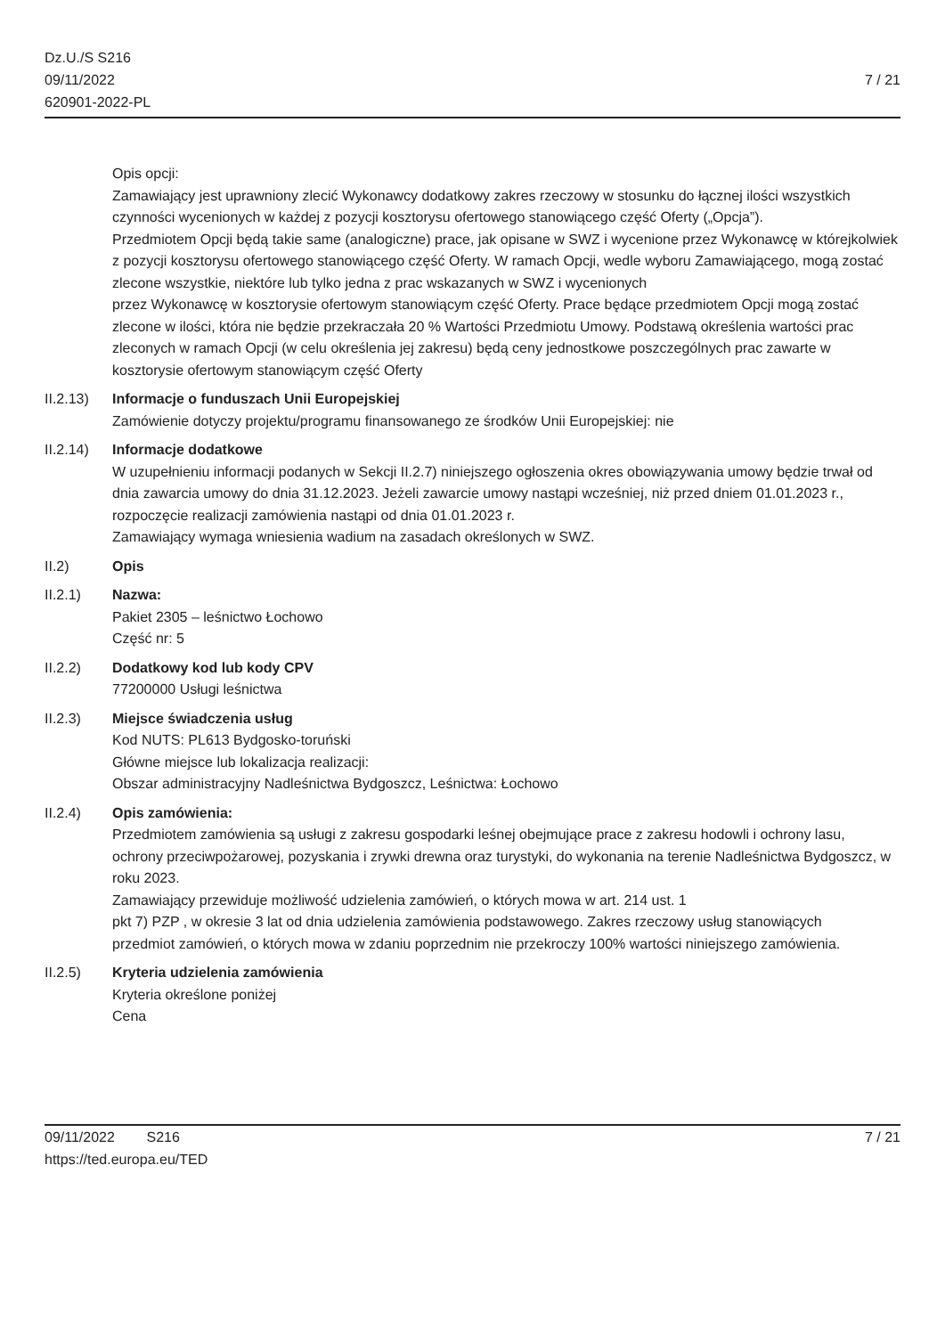Dz.U./S S216
09/11/2022
620901-2022-PL
7 / 21
Opis opcji:
Zamawiający jest uprawniony zlecić Wykonawcy dodatkowy zakres rzeczowy w stosunku do łącznej ilości wszystkich czynności wycenionych w każdej z pozycji kosztorysu ofertowego stanowiącego część Oferty („Opcja”).
Przedmiotem Opcji będą takie same (analogiczne) prace, jak opisane w SWZ i wycenione przez Wykonawcę w którejkolwiek z pozycji kosztorysu ofertowego stanowiącego część Oferty. W ramach Opcji, wedle wyboru Zamawiającego, mogą zostać zlecone wszystkie, niektóre lub tylko jedna z prac wskazanych w SWZ i wycenionych
przez Wykonawcę w kosztorysie ofertowym stanowiącym część Oferty. Prace będące przedmiotem Opcji mogą zostać
zlecone w ilości, która nie będzie przekraczała 20 % Wartości Przedmiotu Umowy. Podstawą określenia wartości prac
zleconych w ramach Opcji (w celu określenia jej zakresu) będą ceny jednostkowe poszczególnych prac zawarte w
kosztorysie ofertowym stanowiącym część Oferty
II.2.13)
Informacje o funduszach Unii Europejskiej
Zamówienie dotyczy projektu/programu finansowanego ze środków Unii Europejskiej: nie
II.2.14)
Informacje dodatkowe
W uzupełnieniu informacji podanych w Sekcji II.2.7) niniejszego ogłoszenia okres obowiązywania umowy będzie trwał od dnia zawarcia umowy do dnia 31.12.2023. Jeżeli zawarcie umowy nastąpi wcześniej, niż przed dniem 01.01.2023 r., rozpoczęcie realizacji zamówienia nastąpi od dnia 01.01.2023 r.
Zamawiający wymaga wniesienia wadium na zasadach określonych w SWZ.
II.2) Opis
II.2.1) Nazwa:
Pakiet 2305 – leśnictwo Łochowo
Część nr: 5
II.2.2) Dodatkowy kod lub kody CPV
77200000 Usługi leśnictwa
II.2.3) Miejsce świadczenia usług
Kod NUTS: PL613 Bydgosko-toruński
Główne miejsce lub lokalizacja realizacji:
Obszar administracyjny Nadleśnictwa Bydgoszcz, Leśnictwa: Łochowo
II.2.4) Opis zamówienia:
Przedmiotem zamówienia są usługi z zakresu gospodarki leśnej obejmujące prace z zakresu hodowli i ochrony lasu,
ochrony przeciwpożarowej, pozyskania i zrywki drewna oraz turystyki, do wykonania na terenie Nadleśnictwa Bydgoszcz, w roku 2023.
Zamawiający przewiduje możliwość udzielenia zamówień, o których mowa w art. 214 ust. 1
pkt 7) PZP , w okresie 3 lat od dnia udzielenia zamówienia podstawowego. Zakres rzeczowy usług stanowiących
przedmiot zamówień, o których mowa w zdaniu poprzednim nie przekroczy 100% wartości niniejszego zamówienia.
II.2.5) Kryteria udzielenia zamówienia
Kryteria określone poniżej
Cena
09/11/2022 S216 7 / 21
https://ted.europa.eu/TED